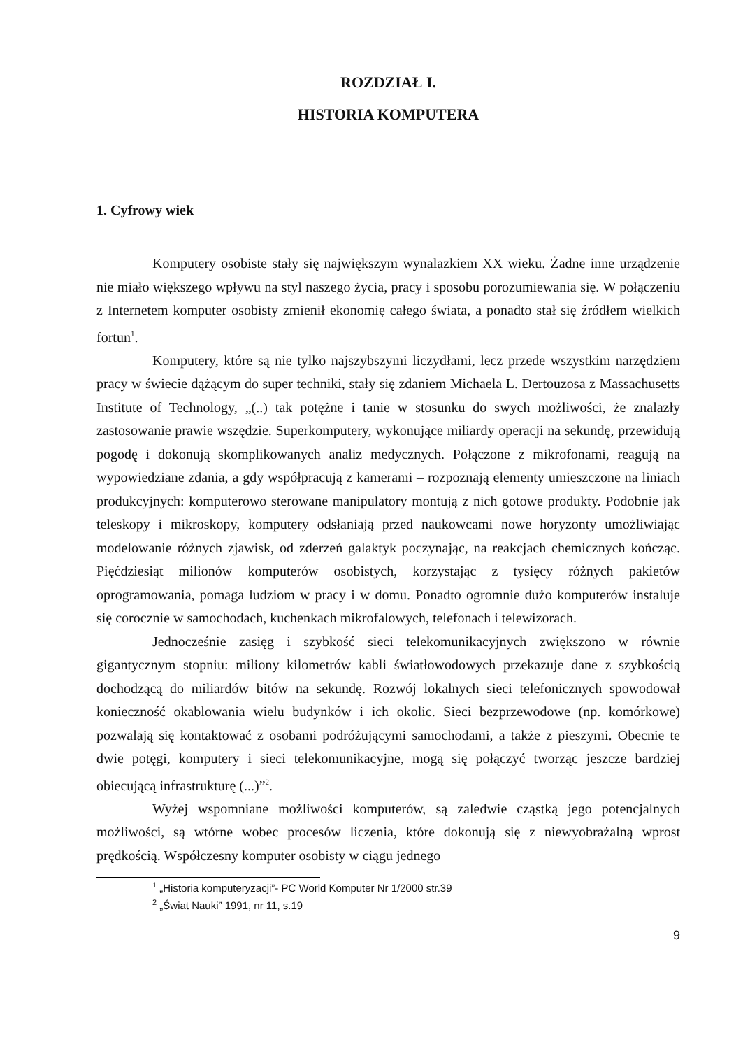ROZDZIAŁ I.
HISTORIA KOMPUTERA
1. Cyfrowy wiek
Komputery osobiste stały się największym wynalazkiem XX wieku. Żadne inne urządzenie nie miało większego wpływu na styl naszego życia, pracy i sposobu porozumiewania się. W połączeniu z Internetem komputer osobisty zmienił ekonomię całego świata, a ponadto stał się źródłem wielkich fortun<sup>1</sup>.
Komputery, które są nie tylko najszybszymi liczydłami, lecz przede wszystkim narzędziem pracy w świecie dążącym do super techniki, stały się zdaniem Michaela L. Dertouzosa z Massachusetts Institute of Technology, „(..) tak potężne i tanie w stosunku do swych możliwości, że znalazły zastosowanie prawie wszędzie. Superkomputery, wykonujące miliardy operacji na sekundę, przewidują pogodę i dokonują skomplikowanych analiz medycznych. Połączone z mikrofonami, reagują na wypowiedziane zdania, a gdy współpracują z kamerami – rozpoznają elementy umieszczone na liniach produkcyjnych: komputerowo sterowane manipulatory montują z nich gotowe produkty. Podobnie jak teleskopy i mikroskopy, komputery odsłaniają przed naukowcami nowe horyzonty umożliwiając modelowanie różnych zjawisk, od zderzeń galaktyk poczynając, na reakcjach chemicznych kończąc. Pięćdziesiąt milionów komputerów osobistych, korzystając z tysięcy różnych pakietów oprogramowania, pomaga ludziom w pracy i w domu. Ponadto ogromnie dużo komputerów instaluje się corocznie w samochodach, kuchenkach mikrofalowych, telefonach i telewizorach.
Jednocześnie zasięg i szybkość sieci telekomunikacyjnych zwiększono w równie gigantycznym stopniu: miliony kilometrów kabli światłowodowych przekazuje dane z szybkością dochodzącą do miliardów bitów na sekundę. Rozwój lokalnych sieci telefonicznych spowodował konieczność okablowania wielu budynków i ich okolic. Sieci bezprzewodowe (np. komórkowe) pozwalają się kontaktować z osobami podróżującymi samochodami, a także z pieszymi. Obecnie te dwie potęgi, komputery i sieci telekomunikacyjne, mogą się połączyć tworząc jeszcze bardziej obiecującą infrastrukturę (...)”<sup>2</sup>.
Wyżej wspomniane możliwości komputerów, są zaledwie cząstką jego potencjalnych możliwości, są wtórne wobec procesów liczenia, które dokonują się z niewyobrażalną wprost prędkością. Współczesny komputer osobisty w ciągu jednego
<sup>1</sup> „Historia komputeryzacji”- PC World Komputer Nr 1/2000 str.39
<sup>2</sup> „Świat Nauki” 1991, nr 11, s.19
9